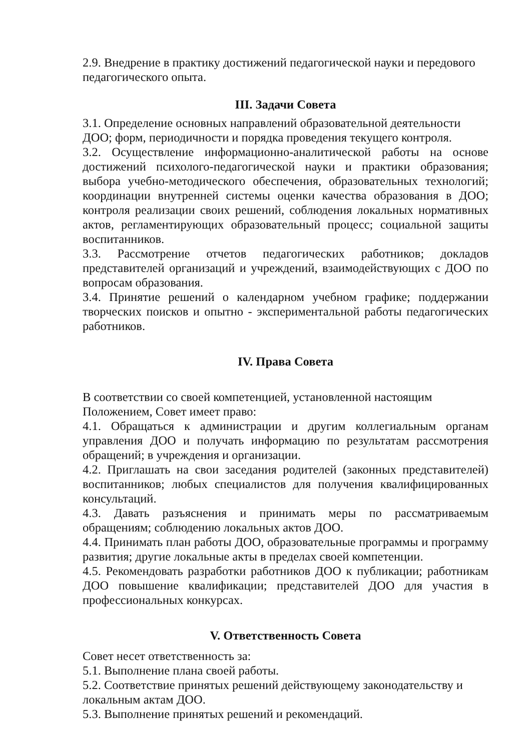2.9. Внедрение в практику достижений педагогической науки и передового педагогического опыта.
III. Задачи Совета
3.1. Определение основных направлений образовательной деятельности ДОО; форм, периодичности и порядка проведения текущего контроля.
3.2. Осуществление информационно-аналитической работы на основе достижений психолого-педагогической науки и практики образования; выбора учебно-методического обеспечения, образовательных технологий; координации внутренней системы оценки качества образования в ДОО; контроля реализации своих решений, соблюдения локальных нормативных актов, регламентирующих образовательный процесс; социальной защиты воспитанников.
3.3. Рассмотрение отчетов педагогических работников; докладов представителей организаций и учреждений, взаимодействующих с ДОО по вопросам образования.
3.4. Принятие решений о календарном учебном графике; поддержании творческих поисков и опытно - экспериментальной работы педагогических работников.
IV. Права Совета
В соответствии со своей компетенцией, установленной настоящим Положением, Совет имеет право:
4.1. Обращаться к администрации и другим коллегиальным органам управления ДОО и получать информацию по результатам рассмотрения обращений; в учреждения и организации.
4.2. Приглашать на свои заседания родителей (законных представителей) воспитанников; любых специалистов для получения квалифицированных консультаций.
4.3. Давать разъяснения и принимать меры по рассматриваемым обращениям; соблюдению локальных актов ДОО.
4.4. Принимать план работы ДОО, образовательные программы и программу развития; другие локальные акты в пределах своей компетенции.
4.5. Рекомендовать разработки работников ДОО к публикации; работникам ДОО повышение квалификации; представителей ДОО для участия в профессиональных конкурсах.
V. Ответственность Совета
Совет несет ответственность за:
5.1. Выполнение плана своей работы.
5.2. Соответствие принятых решений действующему законодательству и локальным актам ДОО.
5.3. Выполнение принятых решений и рекомендаций.